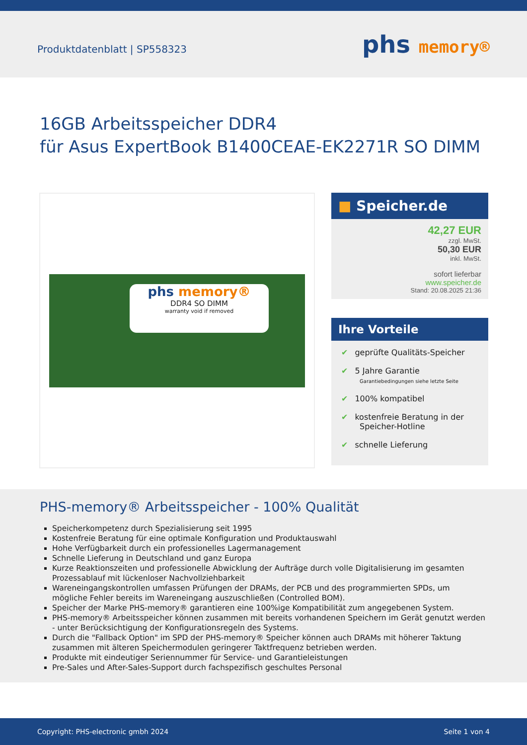Produktdatenblatt | SP558323
phs memory®
16GB Arbeitsspeicher DDR4
für Asus ExpertBook B1400CEAE-EK2271R SO DIMM
phs memory®
DDR4 SO DIMM
warranty void if removed
■ Speicher.de
42,27 EUR
zzgl. MwSt.
50,30 EUR
inkl. MwSt.
sofort lieferbar
www.speicher.de
Stand: 20.08.2025 21:36
Ihre Vorteile
✔ geprüfte Qualitäts-Speicher
✔ 5 Jahre Garantie
Garantiebedingungen siehe letzte Seite
✔ 100% kompatibel
✔ kostenfreie Beratung in der
Speicher-Hotline
✔ schnelle Lieferung
PHS-memory® Arbeitsspeicher - 100% Qualität
Speicherkompetenz durch Spezialisierung seit 1995
Kostenfreie Beratung für eine optimale Konfiguration und Produktauswahl
Hohe Verfügbarkeit durch ein professionelles Lagermanagement
Schnelle Lieferung in Deutschland und ganz Europa
Kurze Reaktionszeiten und professionelle Abwicklung der Aufträge durch volle Digitalisierung im gesamten Prozessablauf mit lückenloser Nachvollziehbarkeit
Wareneingangskontrollen umfassen Prüfungen der DRAMs, der PCB und des programmierten SPDs, um mögliche Fehler bereits im Wareneingang auszuschließen (Controlled BOM).
Speicher der Marke PHS-memory® garantieren eine 100%ige Kompatibilität zum angegebenen System.
PHS-memory® Arbeitsspeicher können zusammen mit bereits vorhandenen Speichern im Gerät genutzt werden - unter Berücksichtigung der Konfigurationsregeln des Systems.
Durch die "Fallback Option" im SPD der PHS-memory® Speicher können auch DRAMs mit höherer Taktung zusammen mit älteren Speichermodulen geringerer Taktfrequenz betrieben werden.
Produkte mit eindeutiger Seriennummer für Service- und Garantieleistungen
Pre-Sales und After-Sales-Support durch fachspezifisch geschultes Personal
Copyright: PHS-electronic gmbh 2024 Seite 1 von 4